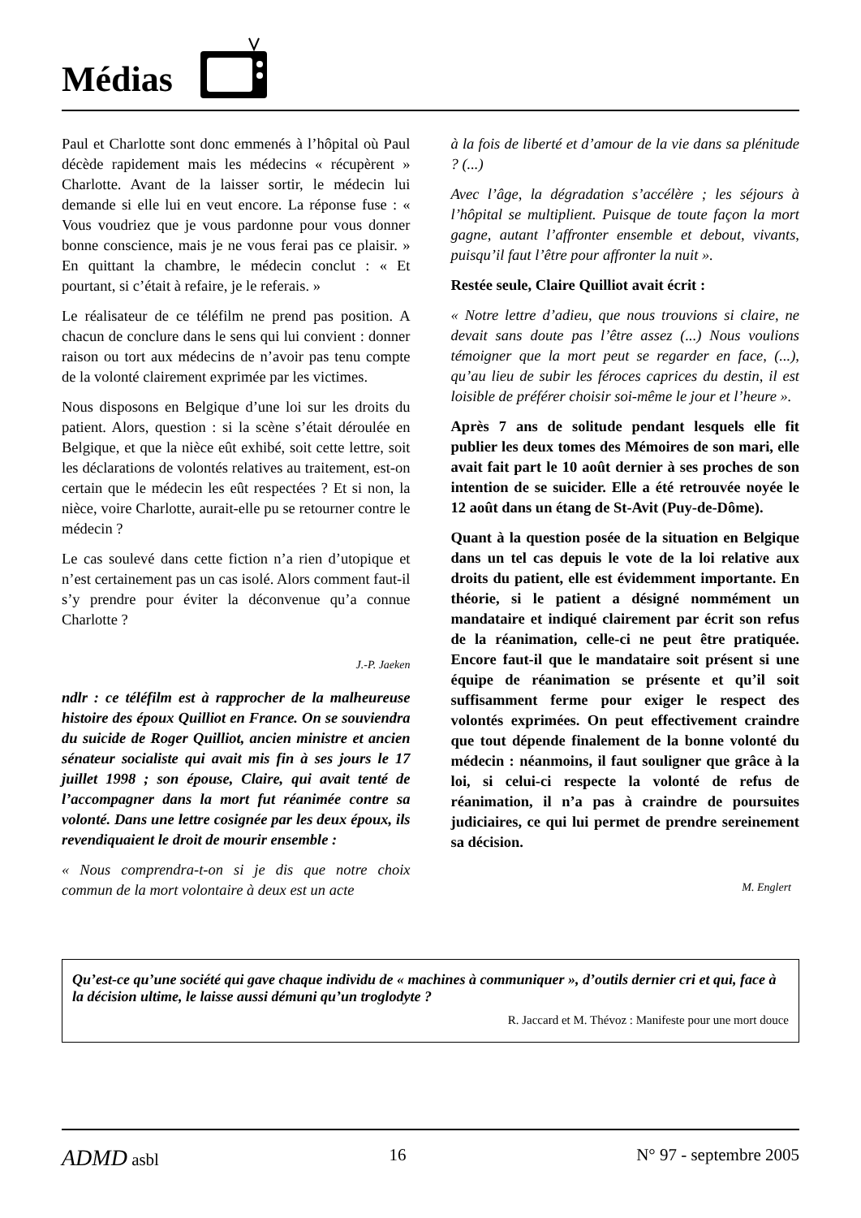Médias
Paul et Charlotte sont donc emmenés à l’hôpital où Paul décède rapidement mais les médecins « récupèrent » Charlotte. Avant de la laisser sortir, le médecin lui demande si elle lui en veut encore. La réponse fuse : « Vous voudriez que je vous pardonne pour vous donner bonne conscience, mais je ne vous ferai pas ce plaisir. » En quittant la chambre, le médecin conclut : « Et pourtant, si c’était à refaire, je le referais. »
Le réalisateur de ce téléfilm ne prend pas position. A chacun de conclure dans le sens qui lui convient : donner raison ou tort aux médecins de n’avoir pas tenu compte de la volonté clairement exprimée par les victimes.
Nous disposons en Belgique d’une loi sur les droits du patient. Alors, question : si la scène s’était déroulée en Belgique, et que la nièce eût exhibé, soit cette lettre, soit les déclarations de volontés relatives au traitement, est-on certain que le médecin les eût respectées ? Et si non, la nièce, voire Charlotte, aurait-elle pu se retourner contre le médecin ?
Le cas soulevé dans cette fiction n’a rien d’utopique et n’est certainement pas un cas isolé. Alors comment faut-il s’y prendre pour éviter la déconvenue qu’a connue Charlotte ?
J.-P. Jaeken
ndlr : ce téléfilm est à rapprocher de la malheureuse histoire des époux Quilliot en France. On se souviendra du suicide de Roger Quilliot, ancien ministre et ancien sénateur socialiste qui avait mis fin à ses jours le 17 juillet 1998 ; son épouse, Claire, qui avait tenté de l’accompagner dans la mort fut réanimée contre sa volonté. Dans une lettre cosignée par les deux époux, ils revendiquaient le droit de mourir ensemble :
« Nous comprendra-t-on si je dis que notre choix commun de la mort volontaire à deux est un acte
à la fois de liberté et d’amour de la vie dans sa plénitude ? (...)
Avec l’âge, la dégradation s’accélère ; les séjours à l’hôpital se multiplient. Puisque de toute façon la mort gagne, autant l’affronter ensemble et debout, vivants, puisqu’il faut l’être pour affronter la nuit ».
Restée seule, Claire Quilliot avait écrit :
« Notre lettre d’adieu, que nous trouvions si claire, ne devait sans doute pas l’être assez (...) Nous voulions témoigner que la mort peut se regarder en face, (...), qu’au lieu de subir les féroces caprices du destin, il est loisible de préférer choisir soi-même le jour et l’heure ».
Après 7 ans de solitude pendant lesquels elle fit publier les deux tomes des Mémoires de son mari, elle avait fait part le 10 août dernier à ses proches de son intention de se suicider. Elle a été retrouvée noyée le 12 août dans un étang de St-Avit (Puy-de-Dôme).
Quant à la question posée de la situation en Belgique dans un tel cas depuis le vote de la loi relative aux droits du patient, elle est évidemment importante. En théorie, si le patient a désigné nommément un mandataire et indiqué clairement par écrit son refus de la réanimation, celle-ci ne peut être pratiquée. Encore faut-il que le mandataire soit présent si une équipe de réanimation se présente et qu’il soit suffisamment ferme pour exiger le respect des volontés exprimées. On peut effectivement craindre que tout dépende finalement de la bonne volonté du médecin : néanmoins, il faut souligner que grâce à la loi, si celui-ci respecte la volonté de refus de réanimation, il n’a pas à craindre de poursuites judiciaires, ce qui lui permet de prendre sereinement sa décision.
M. Englert
Qu’est-ce qu’une société qui gave chaque individu de « machines à communiquer », d’outils dernier cri et qui, face à la décision ultime, le laisse aussi démuni qu’un troglodyte ?
R. Jaccard et M. Thévoz : Manifeste pour une mort douce
ADMD asbl 16 N° 97 - septembre 2005